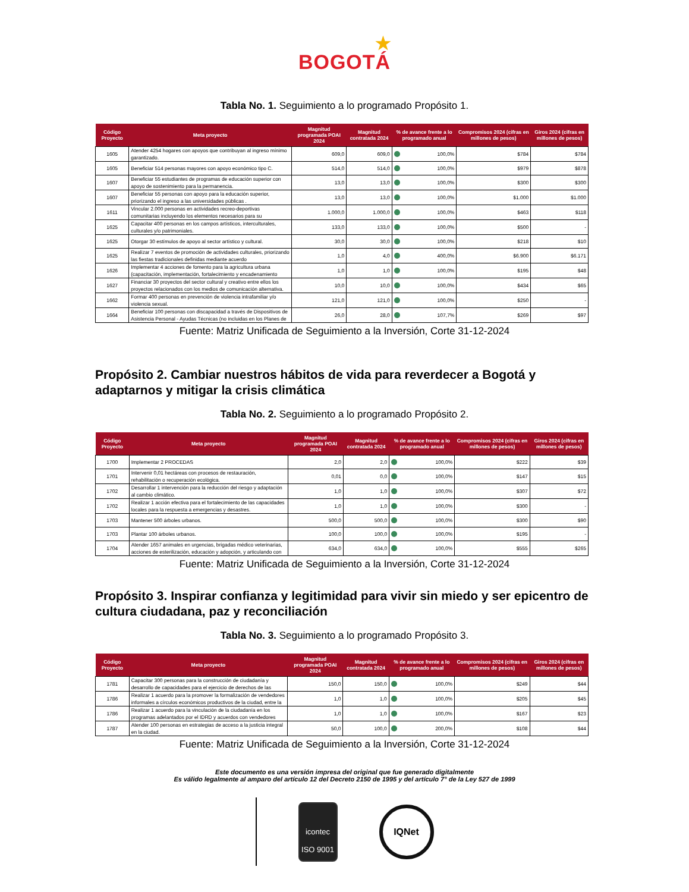★
BOGOTÁ
Tabla No. 1. Seguimiento a lo programado Propósito 1.
| Código Proyecto | Meta proyecto | Magnitud programada POAI 2024 | Magnitud contratada 2024 | % de avance frente a lo programado anual | Compromisos 2024 (cifras en millones de pesos) | Giros 2024 (cifras en millones de pesos) |
| --- | --- | --- | --- | --- | --- | --- |
| 1605 | Atender 4254 hogares con apoyos que contribuyan al ingreso mínimo garantizado. | 609,0 | 609,0 | 100,0% | $784 | $784 |
| 1605 | Beneficiar 514 personas mayores con apoyo económico tipo C. | 514,0 | 514,0 | 100,0% | $979 | $878 |
| 1607 | Beneficiar 55 estudiantes de programas de educación superior con apoyo de sostenimiento para la permanencia. | 13,0 | 13,0 | 100,0% | $300 | $300 |
| 1607 | Beneficiar 55 personas con apoyo para la educación superior, priorizando el ingreso a las universidades públicas . | 13,0 | 13,0 | 100,0% | $1.000 | $1.000 |
| 1611 | Vincular 2.000 personas en actividades recreo-deportivas comunitarias incluyendo los elementos necesarios para su | 1.000,0 | 1.000,0 | 100,0% | $463 | $118 |
| 1625 | Capacitar 400 personas en los campos artísticos, interculturales, culturales y/o patrimoniales. | 133,0 | 133,0 | 100,0% | $500 | - |
| 1625 | Otorgar 30 estímulos de apoyo al sector artístico y cultural. | 30,0 | 30,0 | 100,0% | $218 | $10 |
| 1625 | Realizar 7 eventos de promoción de actividades culturales, priorizando las fiestas tradicionales definidas mediante acuerdo | 1,0 | 4,0 | 400,0% | $6.900 | $6.171 |
| 1626 | Implementar 4 acciones de fomento para la agricultura urbana (capacitación, implementación, fortalecimiento y encadenamiento | 1,0 | 1,0 | 100,0% | $195 | $48 |
| 1627 | Financiar 30 proyectos del sector cultural y creativo entre ellos los proyectos relacionados con los medios de comunicación alternativa. | 10,0 | 10,0 | 100,0% | $434 | $65 |
| 1662 | Formar 400 personas en prevención de violencia intrafamiliar y/o violencia sexual. | 121,0 | 121,0 | 100,0% | $250 | - |
| 1664 | Beneficiar 100 personas con discapacidad a través de Dispositivos de Asistencia Personal - Ayudas Técnicas (no incluidas en los Planes de | 26,0 | 28,0 | 107,7% | $269 | $97 |
Fuente: Matriz Unificada de Seguimiento a la Inversión, Corte 31-12-2024
Propósito 2. Cambiar nuestros hábitos de vida para reverdecer a Bogotá y adaptarnos y mitigar la crisis climática
Tabla No. 2. Seguimiento a lo programado Propósito 2.
| Código Proyecto | Meta proyecto | Magnitud programada POAI 2024 | Magnitud contratada 2024 | % de avance frente a lo programado anual | Compromisos 2024 (cifras en millones de pesos) | Giros 2024 (cifras en millones de pesos) |
| --- | --- | --- | --- | --- | --- | --- |
| 1700 | Implementar 2 PROCEDAS | 2,0 | 2,0 | 100,0% | $222 | $39 |
| 1701 | Intervenir 0,01 hectáreas con procesos de restauración, rehabilitación o recuperación ecológica. | 0,01 | 0,0 | 100,0% | $147 | $15 |
| 1702 | Desarrollar 1 intervención para la reducción del riesgo y adaptación al cambio climático. | 1,0 | 1,0 | 100,0% | $307 | $72 |
| 1702 | Realizar 1 acción efectiva para el fortalecimiento de las capacidades locales para la respuesta a emergencias y desastres. | 1,0 | 1,0 | 100,0% | $300 | - |
| 1703 | Mantener 500 árboles urbanos. | 500,0 | 500,0 | 100,0% | $300 | $90 |
| 1703 | Plantar 100 árboles urbanos. | 100,0 | 100,0 | 100,0% | $195 | - |
| 1704 | Atender 1657 animales en urgencias, brigadas médico veterinarias, acciones de esterilización, educación y adopción, y articulando con | 634,0 | 634,0 | 100,0% | $555 | $265 |
Fuente: Matriz Unificada de Seguimiento a la Inversión, Corte 31-12-2024
Propósito 3. Inspirar confianza y legitimidad para vivir sin miedo y ser epicentro de cultura ciudadana, paz y reconciliación
Tabla No. 3. Seguimiento a lo programado Propósito 3.
| Código Proyecto | Meta proyecto | Magnitud programada POAI 2024 | Magnitud contratada 2024 | % de avance frente a lo programado anual | Compromisos 2024 (cifras en millones de pesos) | Giros 2024 (cifras en millones de pesos) |
| --- | --- | --- | --- | --- | --- | --- |
| 1781 | Capacitar 300 personas para la construcción de ciudadanía y desarrollo de capacidades para el ejercicio de derechos de las | 150,0 | 150,0 | 100,0% | $249 | $44 |
| 1786 | Realizar 1 acuerdo para la promover la formalización de vendedores informales a círculos económicos productivos de la ciudad, entre la | 1,0 | 1,0 | 100,0% | $205 | $45 |
| 1786 | Realizar 1 acuerdo para la vinculación de la ciudadanía en los programas adelantados por el IDRD y acuerdos con vendedores | 1,0 | 1,0 | 100,0% | $167 | $23 |
| 1787 | Atender 100 personas en estrategias de acceso a la justicia integral en la ciudad. | 50,0 | 100,0 | 200,0% | $108 | $44 |
Fuente: Matriz Unificada de Seguimiento a la Inversión, Corte 31-12-2024
Este documento es una versión impresa del original que fue generado digitalmente
Es válido legalmente al amparo del artículo 12 del Decreto 2150 de 1995 y del artículo 7° de la Ley 527 de 1999
icontec
ISO 9001
IQNet